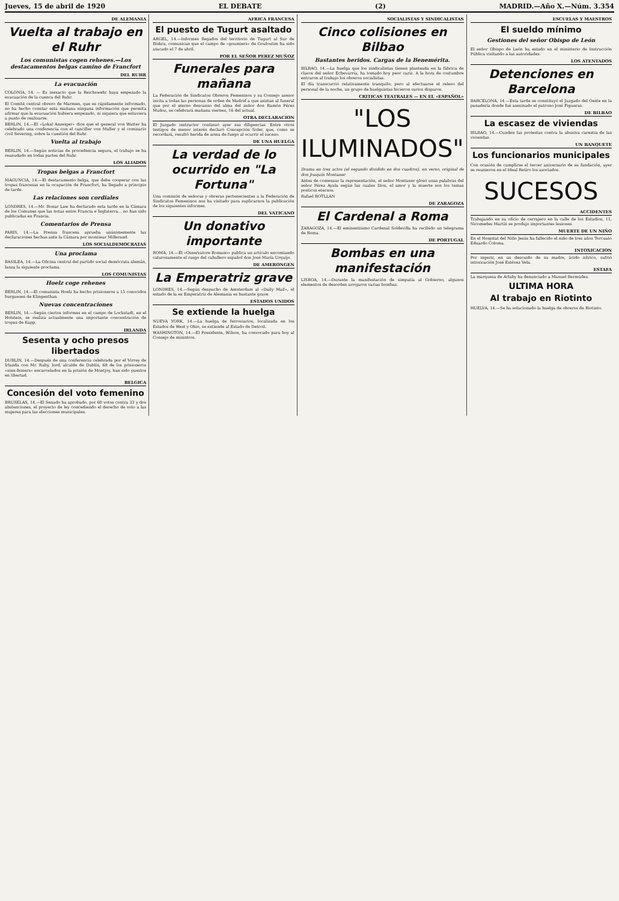Jueves, 15 de abril de 1920 EL DEBATE (2) MADRID.—Año X.—Núm. 3.354
DE ALEMANIA
Vuelta al trabajo en el Ruhr
Los comunistas cogen rehenes.—Los destacamentos belgas camino de Francfort
DEL RUHR
La evacuación
COLONIA, 14. — Es inexacto que la Reichswehr haya empezado la evacuación de la cuenca del Ruhr.
El Comité central obrero de Marmen, que es rápidamente informado, no ha hecho constar esta mañana ninguna información que permita afirmar que la evacuación hubiera empezado, ni siquiera que estuviera a punto de realizarse.
BERLIN, 14.—El «Lokal Anzeiger» dice que el general von Watter ha celebrado una conferencia con el canciller von Muller y el comisario civil Severing, sobre la cuestión del Ruhr.
Vuelta al trabajo
BERLIN, 14.—Según noticias de procedencia segura, el trabajo se ha reanudado en todas partes del Ruhr.
LOS ALIADOS
Tropas belgas a Francfort
MAGUNCIA, 14.—El destacamento belga, que debe cooperar con las tropas francesas en la ocupación de Francfort, ha llegado a principio de tarde.
Las relaciones son cordiales
LONDRES, 14.—Mr. Bonar Law ha declarado esta tarde en la Cámara de los Comunes que las notas entre Francia e Inglaterra... no han sido publicadas en Francia.
Comentarios de Prensa
PARIS, 14.—La Prensa francesa aprueba unánimemente las declaraciones hechas ante la Cámara por monsieur Millerand.
LOS SOCIALDEMOCRATAS
Una proclama
BASILEA, 14.—La Oficina central del partido social demócrata alemán, lanza la siguiente proclama.
LOS COMUNISTAS
Hoelz coge rehenes
BERLIN, 14.—El comunista Hoelz ha hecho prisioneros a 15 conocidos burgueses de Klingenthan.
Nuevas concentraciones
BERLIN, 14.—Según ciertos informes en el campo de Lockstadt, en el Holstein, se realiza actualmente una importante concentración de tropas de Kapp.
IRLANDA
Sesenta y ocho presos libertados
DUBLIN, 14.—Después de una conferencia celebrada por el Virrey de Irlanda con Mr. Raby, lord, alcalde de Dublín, 68 de los prisioneros «sinn-feiners» encarcelados en la prisión de Montjoy, han sido puestos en libertad.
BELGICA
Concesión del voto femenino
BRUSELAS, 14.—El Senado ha aprobado, por 60 votos contra 33 y dos abstenciones, el proyecto de ley concediendo el derecho de voto a las mujeres para las elecciones municipales.
AFRICA FRANCESA
El puesto de Tugurt asaltado
ARGEL, 14.—Informes llegados del territorio de Tugurt al Sur de Biskra, comunican que el campo de «goumiers» de Gouloutim ha sido atacado el 7 de abril.
POR EL SEÑOR PEREZ MUÑOZ
Funerales para mañana
La Federación de Sindicatos Obreros Femeninos y su Consejo asesor invita a todas las personas de orden de Madrid a que asistan al funeral que por el eterno descanso del alma del señor don Ramón Pérez Muñoz, se celebrará mañana viernes, 16 del actual.
OTRA DECLARACION
El Juzgado instructor continuó ayer sus diligencias. Entre otros testigos de menor interés declaró Concepción Soler, que, como se recordará, resultó herida de arma de fuego al ocurrir el suceso.
DE UNA HUELGA
La verdad de lo ocurrido en "La Fortuna"
Una comisión de señoras y obreras pertenecientes a la Federación de Sindicatos Femeninos nos ha visitado para suplicarnos la publicación de los siguientes informes.
DEL VATICANO
Un donativo importante
ROMA, 14.—El «Osservatore Romano» publica un artículo encomiando calurosamente el rasgo del caballero español don José María Urquijo.
DE AMERONGEN
La Emperatriz grave
LONDRES, 14.—Según despacho de Amsterdam al «Daily Mail», el estado de la ex Emperatriz de Alemania es bastante grave.
ESTADOS UNIDOS
Se extiende la huelga
NUEVA YORK, 14.—La huelga de ferroviarios, localizada en los Estados de West y Ohio, se extiende al Estado de Detroit.
WASHINGTON, 14.—El Presidente, Wilson, ha convocado para hoy al Consejo de ministros.
SOCIALISTAS Y SINDICALISTAS
Cinco colisiones en Bilbao
Bastantes heridos. Cargas de la Benemérita.
BILBAO, 14.—La huelga que los sindicalistas tienen planteada en la fábrica de clavos del señor Echevarría, ha tomado hoy peor cariz. A la hora de costumbre entraron al trabajo los obreros socialistas.
El día transcurrió relativamente tranquilo; pero al efectuarse el relevo del personal de la noche, un grupo de huelguistas hicieron varios disparos.
CRITICAS TEATRALES — EN EL «ESPAÑOL»
"LOS ILUMINADOS"
Drama en tres actos (el segundo dividido en dos cuadros), en verso, original de don Joaquín Montaner.
Antes de comenzar la representación, el señor Montaner glosó unas palabras del señor Pérez Ayala según las cuales Dios, el amor y la muerte son los temas posticos eternos.
Rafael ROTLLAN
DE ZARAGOZA
El Cardenal a Roma
ZARAGOZA, 14.—El eminentísimo Cardenal Soldevilla ha recibido un telegrama de Roma.
DE PORTUGAL
Bombas en una manifestación
LISBOA, 14.—Durante la manifestación de simpatía al Gobierno, algunos elementos de desorden arrojaron varias bombas.
ESCUELAS Y MAESTROS
El sueldo mínimo
Gestiones del señor Obispo de León
El señor Obispo de León ha estado en el ministerio de Instrucción Pública visitando a las autoridades.
LOS ATENTADOS
Detenciones en Barcelona
BARCELONA, 14.—Esta tarde se constituyó el Juzgado del Oeste en la panadería donde fué asesinado el patrono José Figueras.
DE BILBAO
La escasez de viviendas
BILBAO, 14.—Cunden las protestas contra la abusiva carestía de las viviendas.
UN BANQUETE
Los funcionarios municipales
Con ocasión de cumplirse el tercer aniversario de su fundación, ayer se reunieron en el Ideal Retiro los asociados.
SUCESOS
ACCIDENTES
Trabajando en su oficio de cerrajero en la calle de los Estudios, 11, Nicomedes Martín se produjo importantes lesiones.
MUERTE DE UN NIÑO
En el Hospital del Niño Jesús ha fallecido el niño de tres años Torcuato Eduardo Coloma.
INTOXICACION
Por ingerir, en un descuido de su madre, ácido nítrico, sufrió intoxicación José Estévez Vela.
ESTAFA
La marquesa de Arlaby ha denunciado a Manuel Bermúdez.
ULTIMA HORA
Al trabajo en Riotinto
HUELVA, 14.—Se ha solucionado la huelga de obreros de Riotinto.